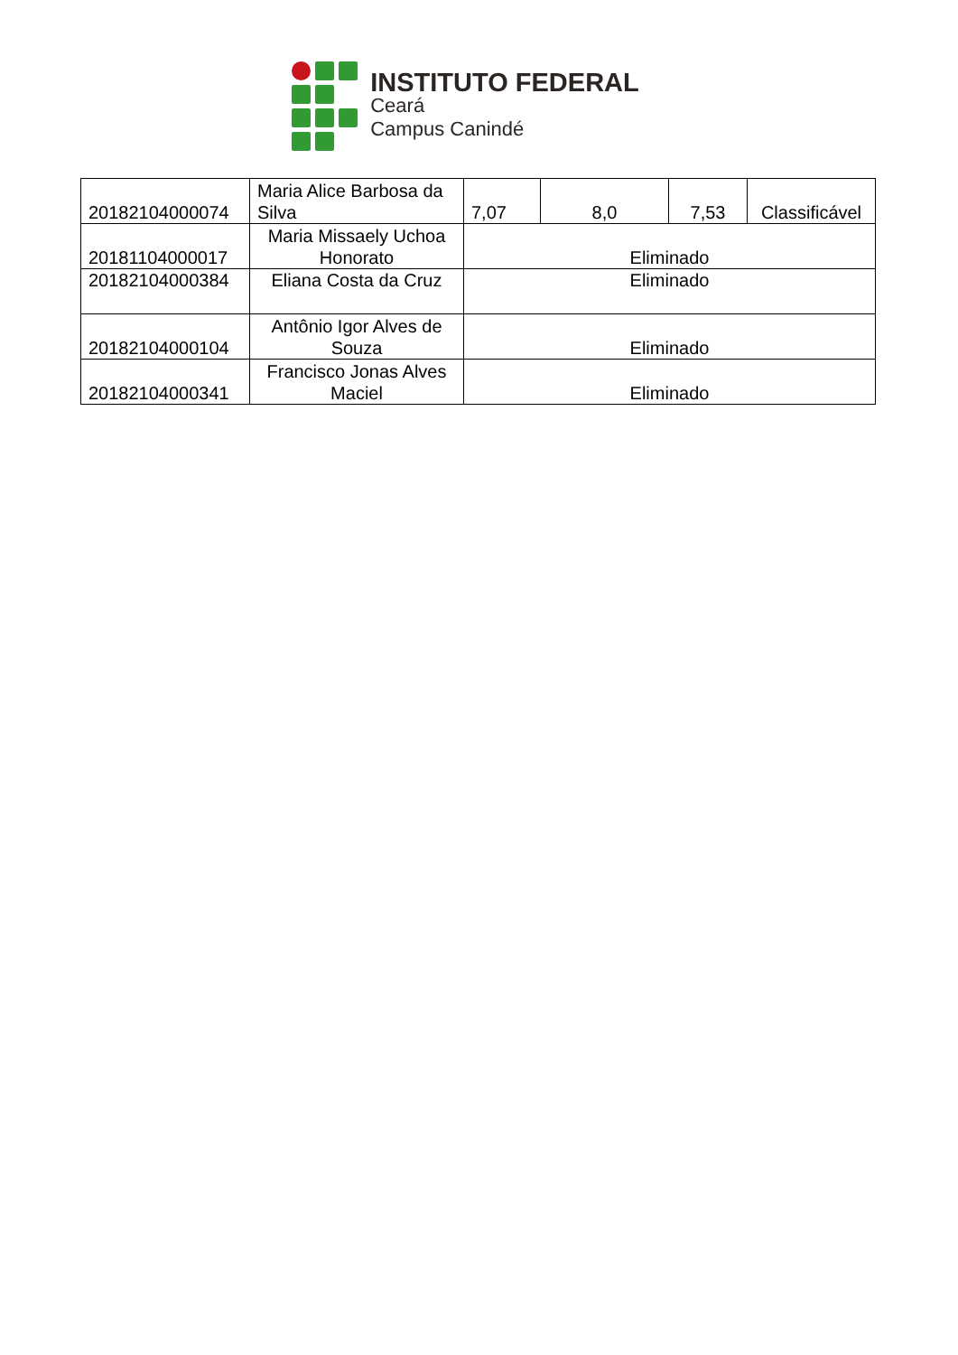INSTITUTO FEDERAL
Ceará
Campus Canindé
| 20182104000074 | Maria Alice Barbosa da Silva | 7,07 | 8,0 | 7,53 | Classificável |
| 20181104000017 | Maria Missaely Uchoa Honorato | Eliminado | | | |
| 20182104000384 | Eliana Costa da Cruz | Eliminado | | | |
| 20182104000104 | Antônio Igor Alves de Souza | Eliminado | | | |
| 20182104000341 | Francisco Jonas Alves Maciel | Eliminado | | | |